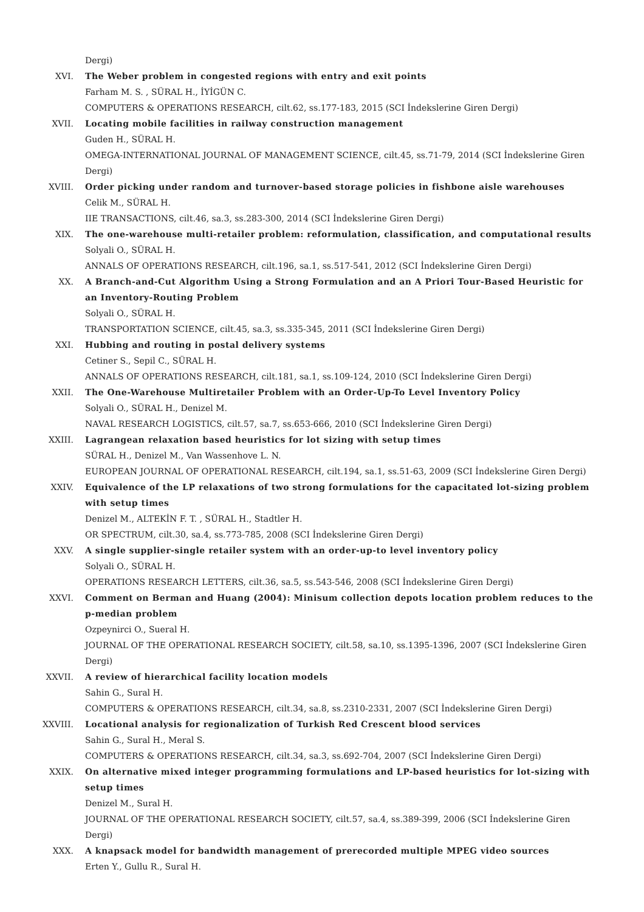Dergi)
XVI. The Weber problem in congested regions with entry and exit points
Farham M. S. , SÜRAL H., İYİGÜN C.
COMPUTERS & OPERATIONS RESEARCH, cilt.62, ss.177-183, 2015 (SCI İndekslerine Giren Dergi)
XVII. Locating mobile facilities in railway construction management
Guden H., SÜRAL H.
OMEGA-INTERNATIONAL JOURNAL OF MANAGEMENT SCIENCE, cilt.45, ss.71-79, 2014 (SCI İndekslerine Giren Dergi)
XVIII. Order picking under random and turnover-based storage policies in fishbone aisle warehouses
Celik M., SÜRAL H.
IIE TRANSACTIONS, cilt.46, sa.3, ss.283-300, 2014 (SCI İndekslerine Giren Dergi)
XIX. The one-warehouse multi-retailer problem: reformulation, classification, and computational results
Solyali O., SÜRAL H.
ANNALS OF OPERATIONS RESEARCH, cilt.196, sa.1, ss.517-541, 2012 (SCI İndekslerine Giren Dergi)
XX. A Branch-and-Cut Algorithm Using a Strong Formulation and an A Priori Tour-Based Heuristic for an Inventory-Routing Problem
Solyali O., SÜRAL H.
TRANSPORTATION SCIENCE, cilt.45, sa.3, ss.335-345, 2011 (SCI İndekslerine Giren Dergi)
XXI. Hubbing and routing in postal delivery systems
Cetiner S., Sepil C., SÜRAL H.
ANNALS OF OPERATIONS RESEARCH, cilt.181, sa.1, ss.109-124, 2010 (SCI İndekslerine Giren Dergi)
XXII. The One-Warehouse Multiretailer Problem with an Order-Up-To Level Inventory Policy
Solyali O., SÜRAL H., Denizel M.
NAVAL RESEARCH LOGISTICS, cilt.57, sa.7, ss.653-666, 2010 (SCI İndekslerine Giren Dergi)
XXIII. Lagrangean relaxation based heuristics for lot sizing with setup times
SÜRAL H., Denizel M., Van Wassenhove L. N.
EUROPEAN JOURNAL OF OPERATIONAL RESEARCH, cilt.194, sa.1, ss.51-63, 2009 (SCI İndekslerine Giren Dergi)
XXIV. Equivalence of the LP relaxations of two strong formulations for the capacitated lot-sizing problem with setup times
Denizel M., ALTEKİN F. T. , SÜRAL H., Stadtler H.
OR SPECTRUM, cilt.30, sa.4, ss.773-785, 2008 (SCI İndekslerine Giren Dergi)
XXV. A single supplier-single retailer system with an order-up-to level inventory policy
Solyali O., SÜRAL H.
OPERATIONS RESEARCH LETTERS, cilt.36, sa.5, ss.543-546, 2008 (SCI İndekslerine Giren Dergi)
XXVI. Comment on Berman and Huang (2004): Minisum collection depots location problem reduces to the p-median problem
Ozpeynirci O., Sueral H.
JOURNAL OF THE OPERATIONAL RESEARCH SOCIETY, cilt.58, sa.10, ss.1395-1396, 2007 (SCI İndekslerine Giren Dergi)
XXVII. A review of hierarchical facility location models
Sahin G., Sural H.
COMPUTERS & OPERATIONS RESEARCH, cilt.34, sa.8, ss.2310-2331, 2007 (SCI İndekslerine Giren Dergi)
XXVIII. Locational analysis for regionalization of Turkish Red Crescent blood services
Sahin G., Sural H., Meral S.
COMPUTERS & OPERATIONS RESEARCH, cilt.34, sa.3, ss.692-704, 2007 (SCI İndekslerine Giren Dergi)
XXIX. On alternative mixed integer programming formulations and LP-based heuristics for lot-sizing with setup times
Denizel M., Sural H.
JOURNAL OF THE OPERATIONAL RESEARCH SOCIETY, cilt.57, sa.4, ss.389-399, 2006 (SCI İndekslerine Giren Dergi)
XXX. A knapsack model for bandwidth management of prerecorded multiple MPEG video sources
Erten Y., Gullu R., Sural H.